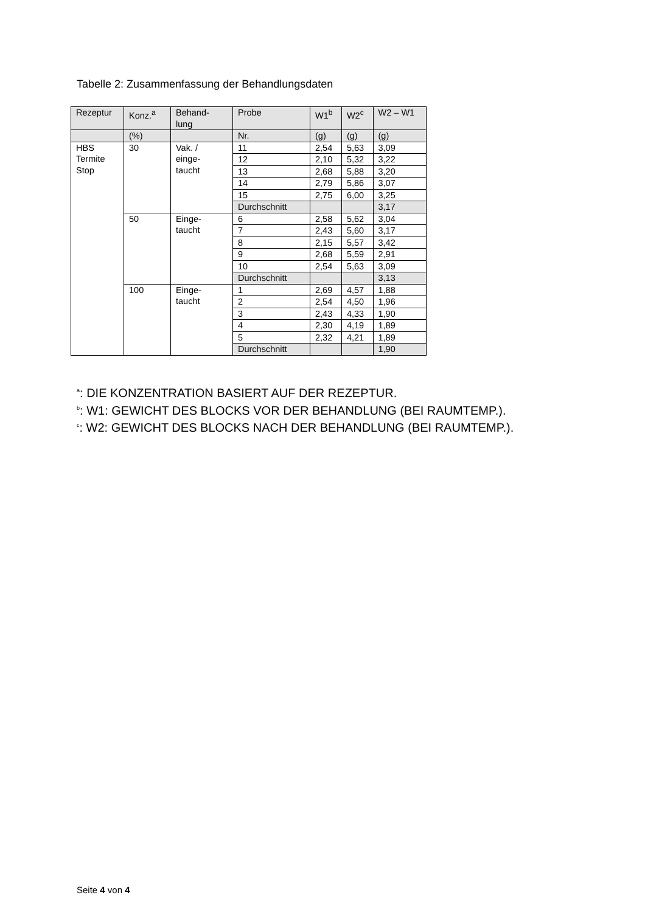Tabelle 2: Zusammenfassung der Behandlungsdaten
| Rezeptur | Konz.<sup>a</sup> | Behand- lung | Probe | W1<sup>b</sup> | W2<sup>c</sup> | W2 – W1 |
| --- | --- | --- | --- | --- | --- | --- |
| | (%) | | Nr. | (g) | (g) | (g) |
| HBS Termite Stop | 30 | Vak. / einge- taucht | 11 | 2,54 | 5,63 | 3,09 |
| | | | 12 | 2,10 | 5,32 | 3,22 |
| | | | 13 | 2,68 | 5,88 | 3,20 |
| | | | 14 | 2,79 | 5,86 | 3,07 |
| | | | 15 | 2,75 | 6,00 | 3,25 |
| | | | Durchschnitt | | | 3,17 |
| | 50 | Einge- taucht | 6 | 2,58 | 5,62 | 3,04 |
| | | | 7 | 2,43 | 5,60 | 3,17 |
| | | | 8 | 2,15 | 5,57 | 3,42 |
| | | | 9 | 2,68 | 5,59 | 2,91 |
| | | | 10 | 2,54 | 5,63 | 3,09 |
| | | | Durchschnitt | | | 3,13 |
| | 100 | Einge- taucht | 1 | 2,69 | 4,57 | 1,88 |
| | | | 2 | 2,54 | 4,50 | 1,96 |
| | | | 3 | 2,43 | 4,33 | 1,90 |
| | | | 4 | 2,30 | 4,19 | 1,89 |
| | | | 5 | 2,32 | 4,21 | 1,89 |
| | | | Durchschnitt | | | 1,90 |
<sup>a</sup>: DIE KONZENTRATION BASIERT AUF DER REZEPTUR.
<sup>b</sup>: W1: GEWICHT DES BLOCKS VOR DER BEHANDLUNG (BEI RAUMTEMP.).
<sup>c</sup>: W2: GEWICHT DES BLOCKS NACH DER BEHANDLUNG (BEI RAUMTEMP.).
Seite 4 von 4